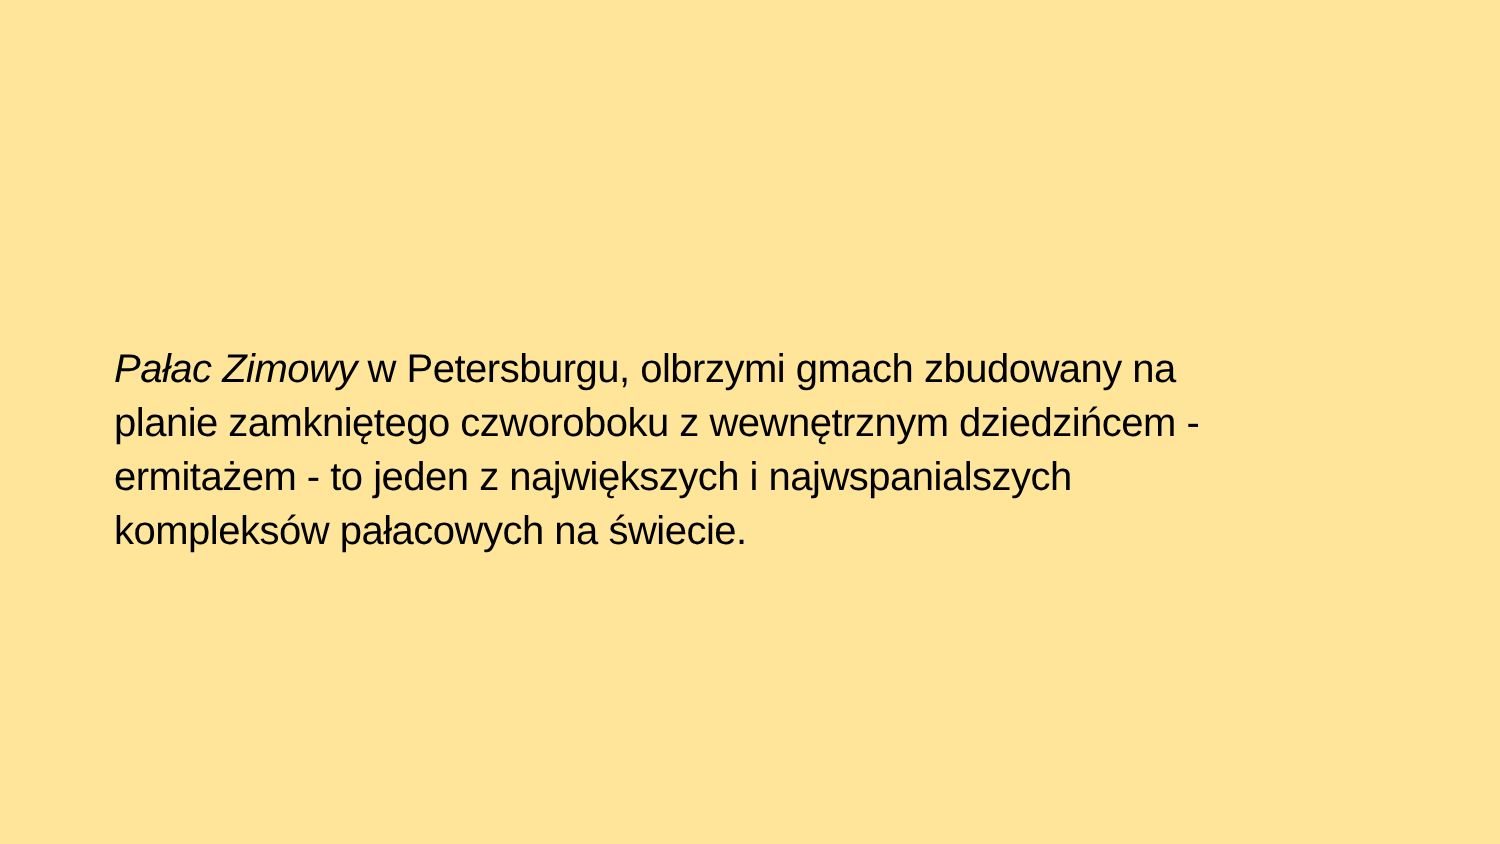Pałac Zimowy w Petersburgu, olbrzymi gmach zbudowany na
planie zamkniętego czworoboku z wewnętrznym dziedzińcem -
ermitażem - to jeden z największych i najwspanialszych
kompleksów pałacowych na świecie.